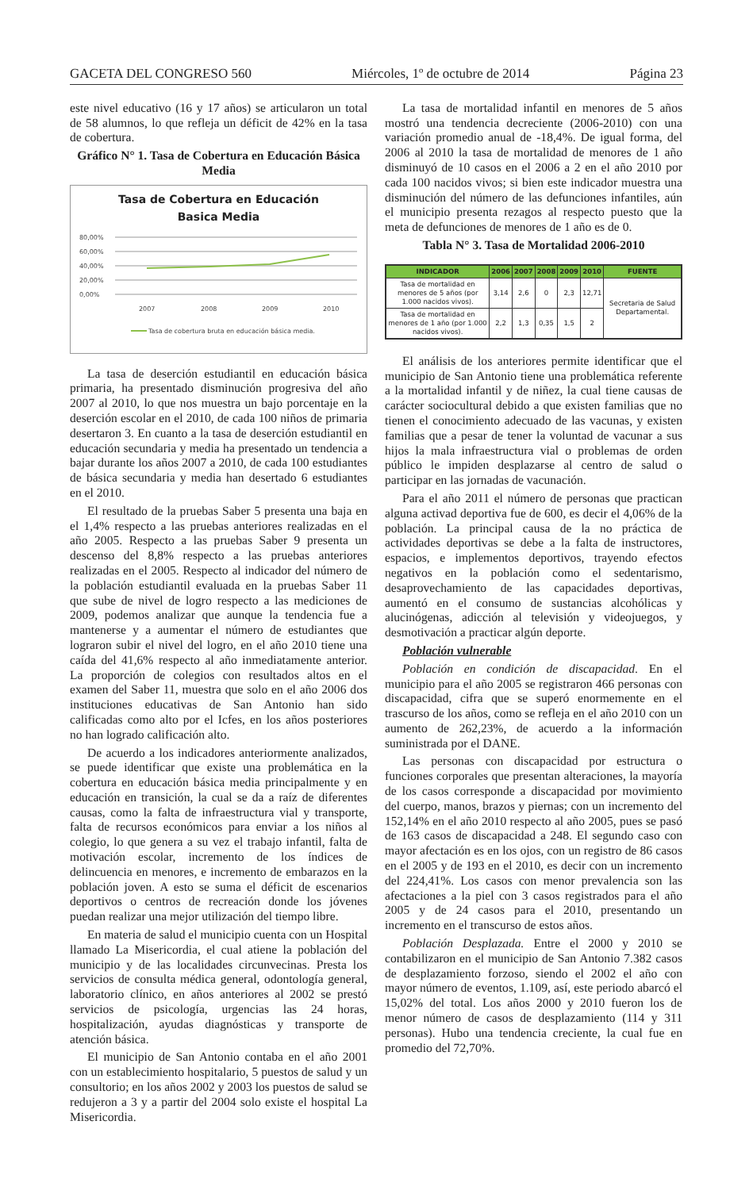GACETA DEL CONGRESO 560 Miércoles, 1º de octubre de 2014 Página 23
este nivel educativo (16 y 17 años) se articularon un total de 58 alumnos, lo que refleja un déficit de 42% en la tasa de cobertura.
Gráfico N° 1. Tasa de Cobertura en Educación Básica Media
Tasa de Cobertura en Educación
Basica Media
80,00%
60,00%
40,00%
20,00%
0,00%
2007
2008
2009
2010
Tasa de cobertura bruta en educación básica media.
La tasa de deserción estudiantil en educación básica primaria, ha presentado disminución progresiva del año 2007 al 2010, lo que nos muestra un bajo porcentaje en la deserción escolar en el 2010, de cada 100 niños de primaria desertaron 3. En cuanto a la tasa de deserción estudiantil en educación secundaria y media ha presentado un tendencia a bajar durante los años 2007 a 2010, de cada 100 estudiantes de básica secundaria y media han desertado 6 estudiantes en el 2010.
El resultado de la pruebas Saber 5 presenta una baja en el 1,4% respecto a las pruebas anteriores realizadas en el año 2005. Respecto a las pruebas Saber 9 presenta un descenso del 8,8% respecto a las pruebas anteriores realizadas en el 2005. Respecto al indicador del número de la población estudiantil evaluada en la pruebas Saber 11 que sube de nivel de logro respecto a las mediciones de 2009, podemos analizar que aunque la tendencia fue a mantenerse y a aumentar el número de estudiantes que lograron subir el nivel del logro, en el año 2010 tiene una caída del 41,6% respecto al año inmediatamente anterior. La proporción de colegios con resultados altos en el examen del Saber 11, muestra que solo en el año 2006 dos instituciones educativas de San Antonio han sido calificadas como alto por el Icfes, en los años posteriores no han logrado calificación alto.
De acuerdo a los indicadores anteriormente analizados, se puede identificar que existe una problemática en la cobertura en educación básica media principalmente y en educación en transición, la cual se da a raíz de diferentes causas, como la falta de infraestructura vial y transporte, falta de recursos económicos para enviar a los niños al colegio, lo que genera a su vez el trabajo infantil, falta de motivación escolar, incremento de los índices de delincuencia en menores, e incremento de embarazos en la población joven. A esto se suma el déficit de escenarios deportivos o centros de recreación donde los jóvenes puedan realizar una mejor utilización del tiempo libre.
En materia de salud el municipio cuenta con un Hospital llamado La Misericordia, el cual atiene la población del municipio y de las localidades circunvecinas. Presta los servicios de consulta médica general, odontología general, laboratorio clínico, en años anteriores al 2002 se prestó servicios de psicología, urgencias las 24 horas, hospitalización, ayudas diagnósticas y transporte de atención básica.
El municipio de San Antonio contaba en el año 2001 con un establecimiento hospitalario, 5 puestos de salud y un consultorio; en los años 2002 y 2003 los puestos de salud se redujeron a 3 y a partir del 2004 solo existe el hospital La Misericordia.
La tasa de mortalidad infantil en menores de 5 años mostró una tendencia decreciente (2006-2010) con una variación promedio anual de -18,4%. De igual forma, del 2006 al 2010 la tasa de mortalidad de menores de 1 año disminuyó de 10 casos en el 2006 a 2 en el año 2010 por cada 100 nacidos vivos; si bien este indicador muestra una disminución del número de las defunciones infantiles, aún el municipio presenta rezagos al respecto puesto que la meta de defunciones de menores de 1 año es de 0.
Tabla N° 3. Tasa de Mortalidad 2006-2010
| INDICADOR | 2006 | 2007 | 2008 | 2009 | 2010 | FUENTE |
| --- | --- | --- | --- | --- | --- | --- |
| Tasa de mortalidad en menores de 5 años (por 1.000 nacidos vivos). | 3,14 | 2,6 | 0 | 2,3 | 12,71 | Secretaria de Salud Departamental. |
| Tasa de mortalidad en menores de 1 año (por 1.000 nacidos vivos). | 2,2 | 1,3 | 0,35 | 1,5 | 2 | |
El análisis de los anteriores permite identificar que el municipio de San Antonio tiene una problemática referente a la mortalidad infantil y de niñez, la cual tiene causas de carácter sociocultural debido a que existen familias que no tienen el conocimiento adecuado de las vacunas, y existen familias que a pesar de tener la voluntad de vacunar a sus hijos la mala infraestructura vial o problemas de orden público le impiden desplazarse al centro de salud o participar en las jornadas de vacunación.
Para el año 2011 el número de personas que practican alguna activad deportiva fue de 600, es decir el 4,06% de la población. La principal causa de la no práctica de actividades deportivas se debe a la falta de instructores, espacios, e implementos deportivos, trayendo efectos negativos en la población como el sedentarismo, desaprovechamiento de las capacidades deportivas, aumentó en el consumo de sustancias alcohólicas y alucinógenas, adicción al televisión y videojuegos, y desmotivación a practicar algún deporte.
Población vulnerable
Población en condición de discapacidad. En el municipio para el año 2005 se registraron 466 personas con discapacidad, cifra que se superó enormemente en el trascurso de los años, como se refleja en el año 2010 con un aumento de 262,23%, de acuerdo a la información suministrada por el DANE.
Las personas con discapacidad por estructura o funciones corporales que presentan alteraciones, la mayoría de los casos corresponde a discapacidad por movimiento del cuerpo, manos, brazos y piernas; con un incremento del 152,14% en el año 2010 respecto al año 2005, pues se pasó de 163 casos de discapacidad a 248. El segundo caso con mayor afectación es en los ojos, con un registro de 86 casos en el 2005 y de 193 en el 2010, es decir con un incremento del 224,41%. Los casos con menor prevalencia son las afectaciones a la piel con 3 casos registrados para el año 2005 y de 24 casos para el 2010, presentando un incremento en el transcurso de estos años.
Población Desplazada. Entre el 2000 y 2010 se contabilizaron en el municipio de San Antonio 7.382 casos de desplazamiento forzoso, siendo el 2002 el año con mayor número de eventos, 1.109, así, este periodo abarcó el 15,02% del total. Los años 2000 y 2010 fueron los de menor número de casos de desplazamiento (114 y 311 personas). Hubo una tendencia creciente, la cual fue en promedio del 72,70%.